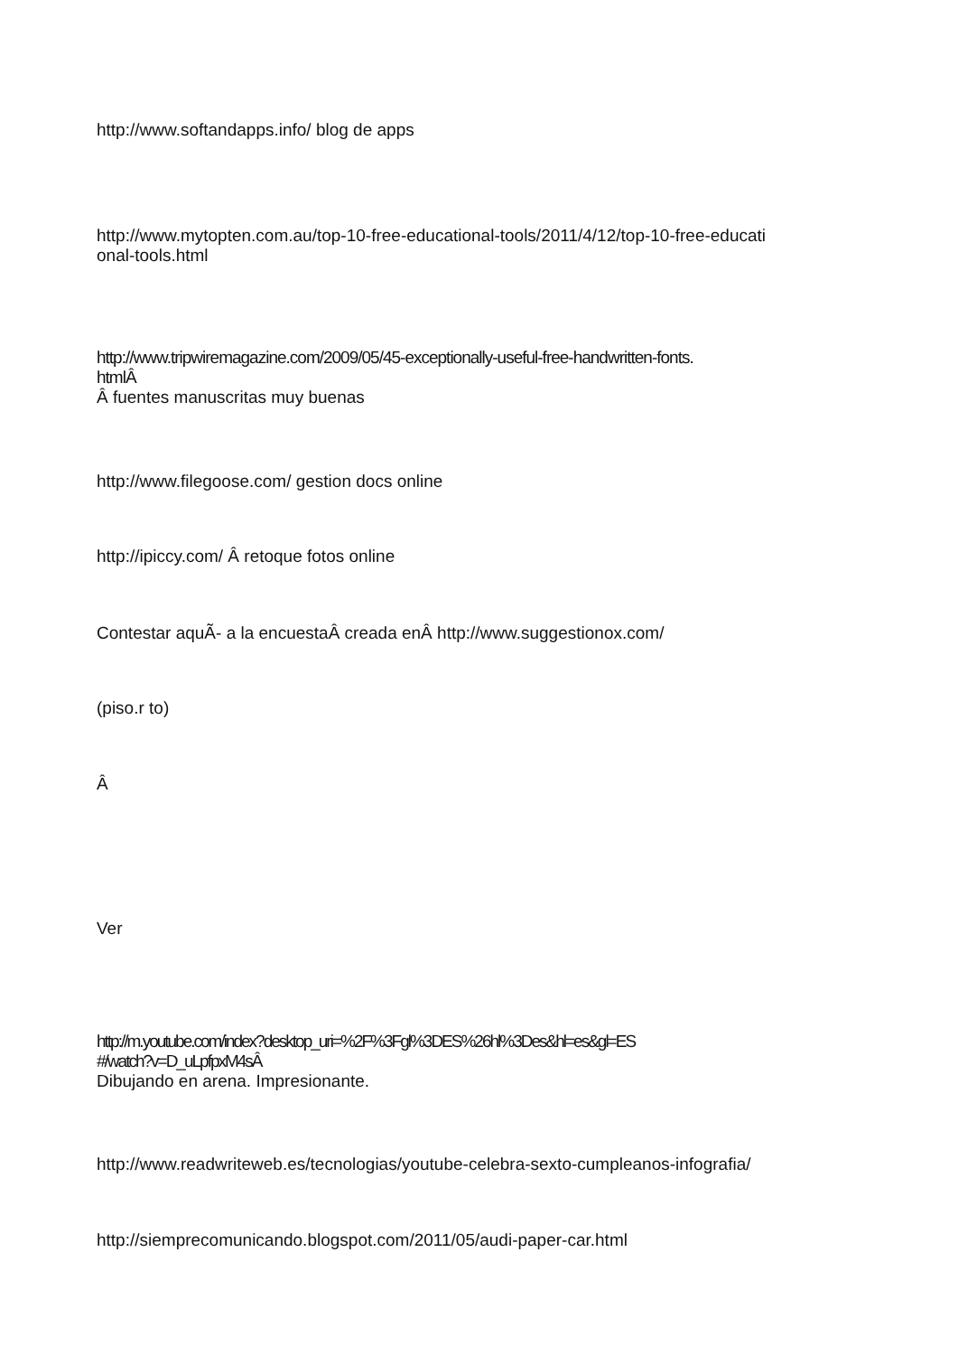http://www.softandapps.info/ blog de apps
http://www.mytopten.com.au/top-10-free-educational-tools/2011/4/12/top-10-free-educati
onal-tools.html
http://www.tripwiremagazine.com/2009/05/45-exceptionally-useful-free-handwritten-fonts.
htmlÂ
Â fuentes manuscritas muy buenas
http://www.filegoose.com/ gestion docs online
http://ipiccy.com/ Â retoque fotos online
Contestar aquÃ- a la encuestaÂ creada enÂ http://www.suggestionox.com/
(piso.r to)
Â
Ver
http://m.youtube.com/index?desktop_uri=%2F%3Fgl%3DES%26hl%3Des&hl=es&gl=ES
#/watch?v=D_uLpfpxM4sÂ
Dibujando en arena. Impresionante.
http://www.readwriteweb.es/tecnologias/youtube-celebra-sexto-cumpleanos-infografia/
http://siemprecomunicando.blogspot.com/2011/05/audi-paper-car.html